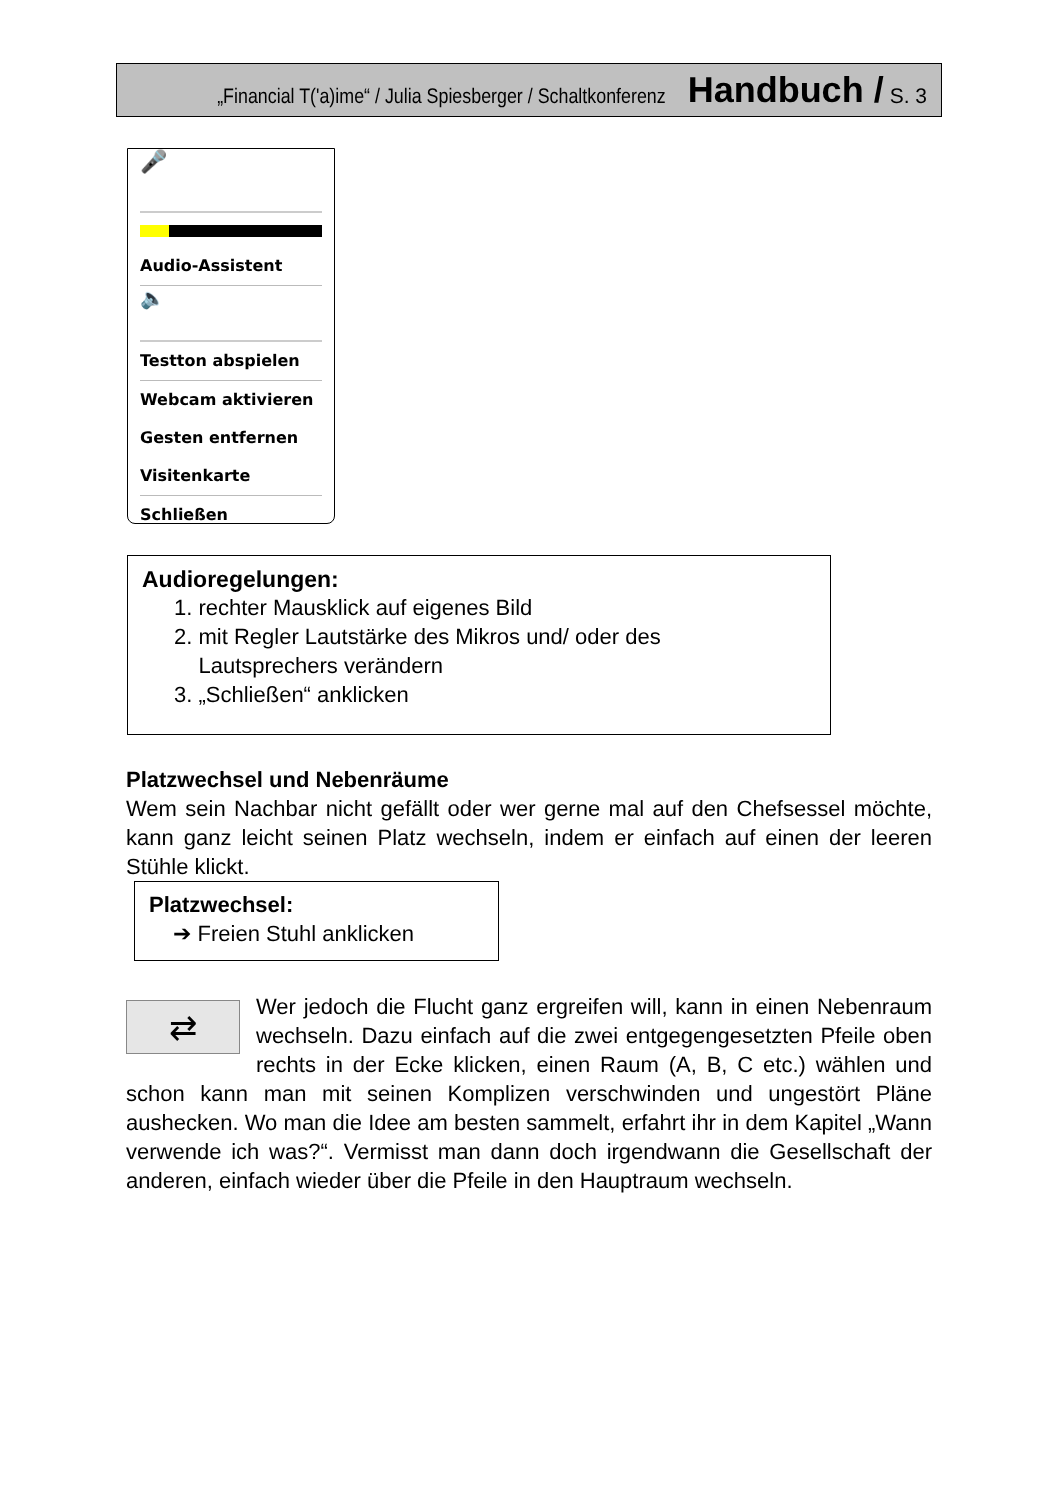„Financial T('a)ime“ / Julia Spiesberger / Schaltkonferenz Handbuch / S. 3
🎤
Audio-Assistent
🔈
Testton abspielen
Webcam aktivieren
Gesten entfernen
Visitenkarte
Schließen
Audioregelungen:
1. rechter Mausklick auf eigenes Bild
2. mit Regler Lautstärke des Mikros und/ oder des
Lautsprechers verändern
3. „Schließen“ anklicken
Platzwechsel und Nebenräume
Wem sein Nachbar nicht gefällt oder wer gerne mal auf den Chefsessel möchte, kann ganz leicht seinen Platz wechseln, indem er einfach auf einen der leeren Stühle klickt.
Platzwechsel:
➔ Freien Stuhl anklicken
⇄
Wer jedoch die Flucht ganz ergreifen will, kann in einen Nebenraum wechseln. Dazu einfach auf die zwei entgegengesetzten Pfeile oben rechts in der Ecke klicken, einen Raum (A, B, C etc.) wählen und schon kann man mit seinen Komplizen verschwinden und ungestört Pläne aushecken. Wo man die Idee am besten sammelt, erfahrt ihr in dem Kapitel „Wann verwende ich was?“. Vermisst man dann doch irgendwann die Gesellschaft der anderen, einfach wieder über die Pfeile in den Hauptraum wechseln.